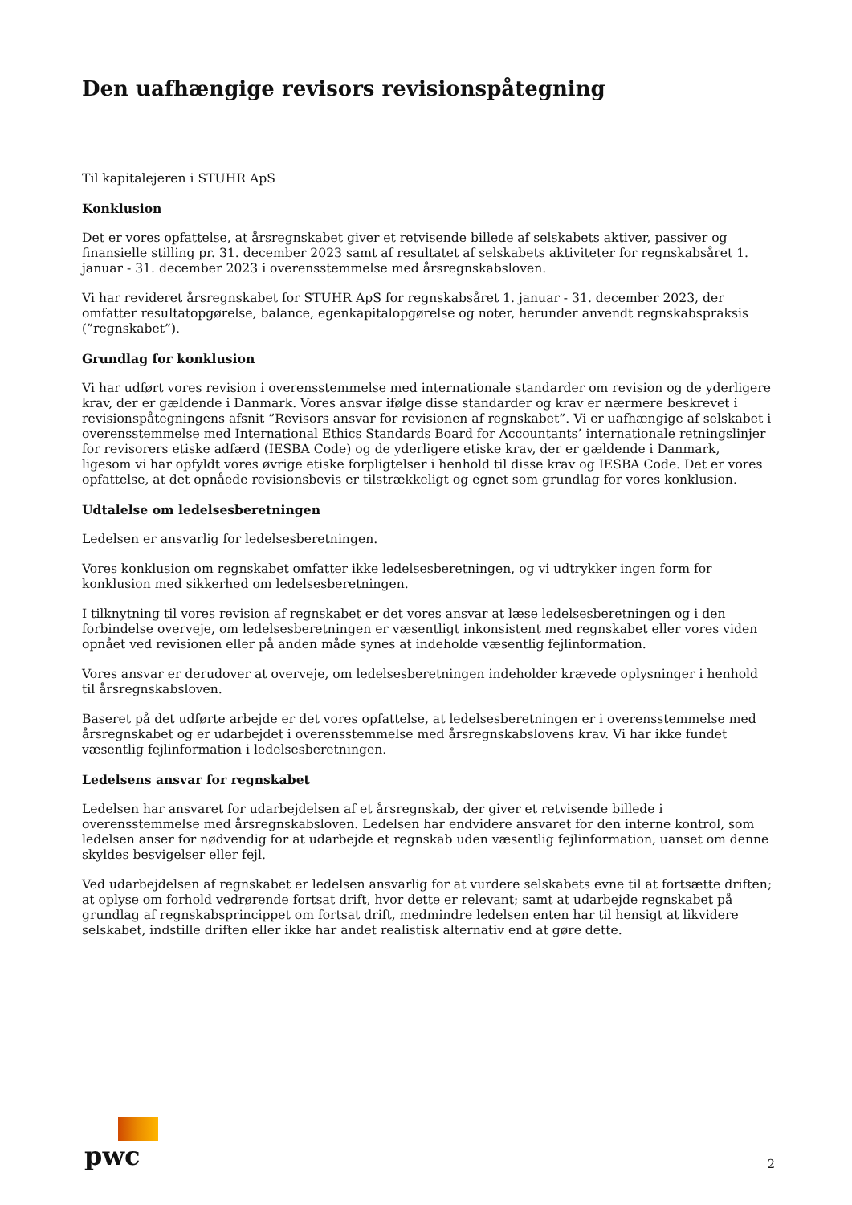Den uafhængige revisors revisionspåtegning
Til kapitalejeren i STUHR ApS
Konklusion
Det er vores opfattelse, at årsregnskabet giver et retvisende billede af selskabets aktiver, passiver og finansielle stilling pr. 31. december 2023 samt af resultatet af selskabets aktiviteter for regnskabsåret 1. januar - 31. december 2023 i overensstemmelse med årsregnskabsloven.
Vi har revideret årsregnskabet for STUHR ApS for regnskabsåret 1. januar - 31. december 2023, der omfatter resultatopgørelse, balance, egenkapitalopgørelse og noter, herunder anvendt regnskabspraksis (”regnskabet”).
Grundlag for konklusion
Vi har udført vores revision i overensstemmelse med internationale standarder om revision og de yderligere krav, der er gældende i Danmark. Vores ansvar ifølge disse standarder og krav er nærmere beskrevet i revisionspåtegningens afsnit ”Revisors ansvar for revisionen af regnskabet”. Vi er uafhængige af selskabet i overensstemmelse med International Ethics Standards Board for Accountants’ internationale retningslinjer for revisorers etiske adfærd (IESBA Code) og de yderligere etiske krav, der er gældende i Danmark, ligesom vi har opfyldt vores øvrige etiske forpligtelser i henhold til disse krav og IESBA Code. Det er vores opfattelse, at det opnåede revisionsbevis er tilstrækkeligt og egnet som grundlag for vores konklusion.
Udtalelse om ledelsesberetningen
Ledelsen er ansvarlig for ledelsesberetningen.
Vores konklusion om regnskabet omfatter ikke ledelsesberetningen, og vi udtrykker ingen form for konklusion med sikkerhed om ledelsesberetningen.
I tilknytning til vores revision af regnskabet er det vores ansvar at læse ledelsesberetningen og i den forbindelse overveje, om ledelsesberetningen er væsentligt inkonsistent med regnskabet eller vores viden opnået ved revisionen eller på anden måde synes at indeholde væsentlig fejlinformation.
Vores ansvar er derudover at overveje, om ledelsesberetningen indeholder krævede oplysninger i henhold til årsregnskabsloven.
Baseret på det udførte arbejde er det vores opfattelse, at ledelsesberetningen er i overensstemmelse med årsregnskabet og er udarbejdet i overensstemmelse med årsregnskabslovens krav. Vi har ikke fundet væsentlig fejlinformation i ledelsesberetningen.
Ledelsens ansvar for regnskabet
Ledelsen har ansvaret for udarbejdelsen af et årsregnskab, der giver et retvisende billede i overensstemmelse med årsregnskabsloven. Ledelsen har endvidere ansvaret for den interne kontrol, som ledelsen anser for nødvendig for at udarbejde et regnskab uden væsentlig fejlinformation, uanset om denne skyldes besvigelser eller fejl.
Ved udarbejdelsen af regnskabet er ledelsen ansvarlig for at vurdere selskabets evne til at fortsætte driften; at oplyse om forhold vedrørende fortsat drift, hvor dette er relevant; samt at udarbejde regnskabet på grundlag af regnskabsprincippet om fortsat drift, medmindre ledelsen enten har til hensigt at likvidere selskabet, indstille driften eller ikke har andet realistisk alternativ end at gøre dette.
pwc
2